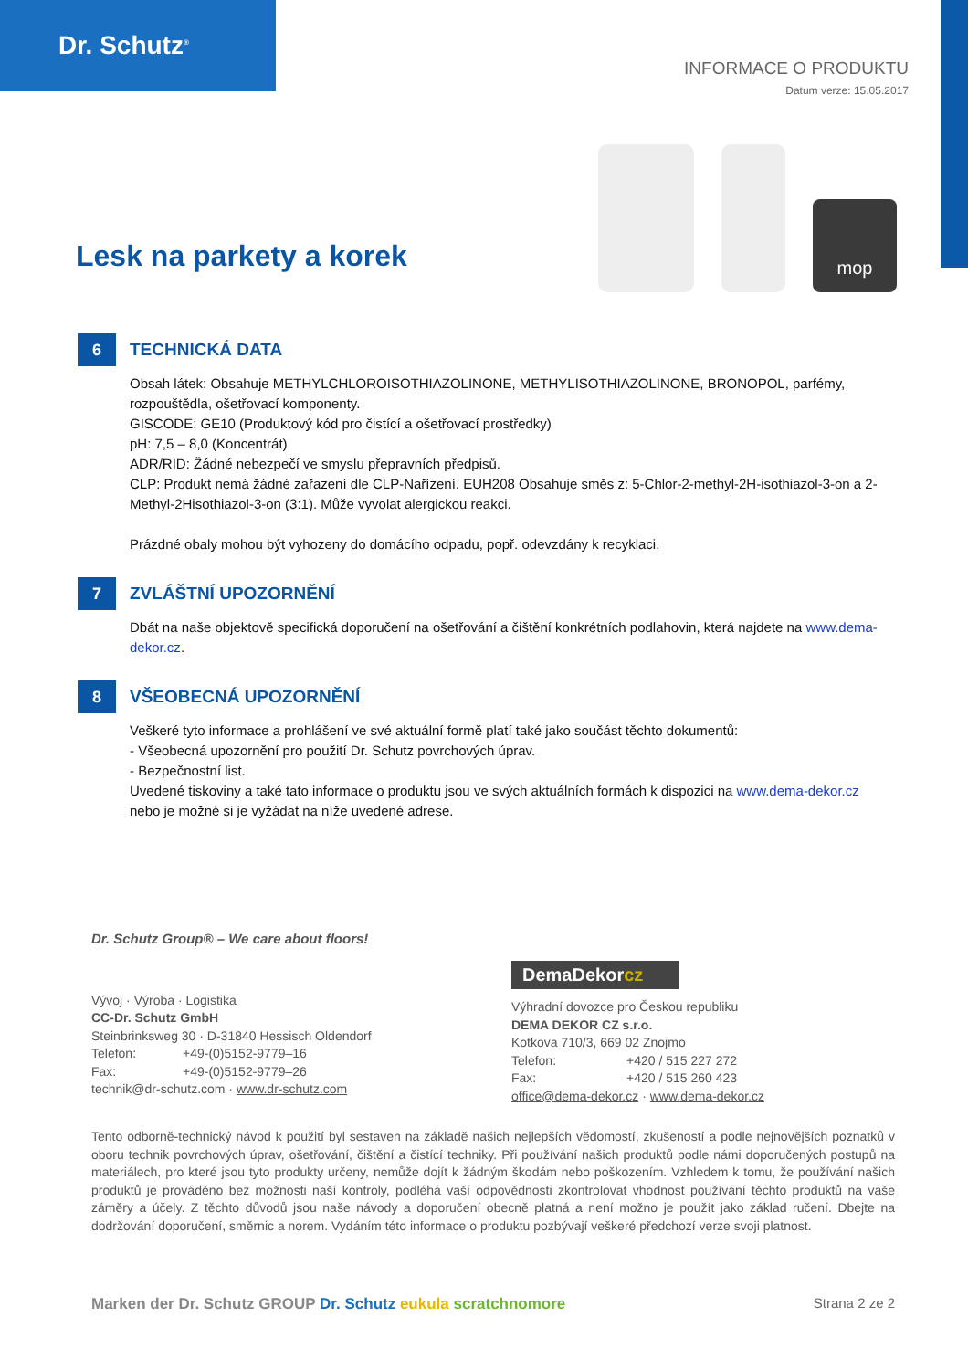Dr. Schutz<sup>®</sup>
INFORMACE O PRODUKTU
Datum verze: 15.05.2017
Lesk na parkety a korek
mop
6
TECHNICKÁ DATA
Obsah látek: Obsahuje METHYLCHLOROISOTHIAZOLINONE, METHYLISOTHIAZOLINONE, BRONOPOL, parfémy, rozpouštědla, ošetřovací komponenty.
GISCODE: GE10 (Produktový kód pro čistící a ošetřovací prostředky)
pH: 7,5 – 8,0 (Koncentrát)
ADR/RID: Žádné nebezpečí ve smyslu přepravních předpisů.
CLP: Produkt nemá žádné zařazení dle CLP-Nařízení. EUH208 Obsahuje směs z: 5-Chlor-2-methyl-2H-isothiazol-3-on a 2-Methyl-2Hisothiazol-3-on (3:1). Může vyvolat alergickou reakci.
Prázdné obaly mohou být vyhozeny do domácího odpadu, popř. odevzdány k recyklaci.
7
ZVLÁŠTNÍ UPOZORNĚNÍ
Dbát na naše objektově specifická doporučení na ošetřování a čištění konkrétních podlahovin, která najdete na www.dema-dekor.cz.
8
VŠEOBECNÁ UPOZORNĚNÍ
Veškeré tyto informace a prohlášení ve své aktuální formě platí také jako součást těchto dokumentů:
- Všeobecná upozornění pro použití Dr. Schutz povrchových úprav.
- Bezpečnostní list.
Uvedené tiskoviny a také tato informace o produktu jsou ve svých aktuálních formách k dispozici na www.dema-dekor.cz nebo je možné si je vyžádat na níže uvedené adrese.
Dr. Schutz Group® – We care about floors!
Vývoj · Výroba · Logistika
CC-Dr. Schutz GmbH
Steinbrinksweg 30 · D-31840 Hessisch Oldendorf
Telefon: +49-(0)5152-9779–16
Fax: +49-(0)5152-9779–26
technik@dr-schutz.com · www.dr-schutz.com
DemaDekorcz
Výhradní dovozce pro Českou republiku
DEMA DEKOR CZ s.r.o.
Kotkova 710/3, 669 02 Znojmo
Telefon: +420 / 515 227 272
Fax: +420 / 515 260 423
office@dema-dekor.cz · www.dema-dekor.cz
Tento odborně-technický návod k použití byl sestaven na základě našich nejlepších vědomostí, zkušeností a podle nejnovějších poznatků v oboru technik povrchových úprav, ošetřování, čištění a čistící techniky. Při používání našich produktů podle námi doporučených postupů na materiálech, pro které jsou tyto produkty určeny, nemůže dojít k žádným škodám nebo poškozením. Vzhledem k tomu, že používání našich produktů je prováděno bez možnosti naší kontroly, podléhá vaší odpovědnosti zkontrolovat vhodnost používání těchto produktů na vaše záměry a účely. Z těchto důvodů jsou naše návody a doporučení obecně platná a není možno je použít jako základ ručení. Dbejte na dodržování doporučení, směrnic a norem. Vydáním této informace o produktu pozbývají veškeré předchozí verze svoji platnost.
Marken der Dr. Schutz GROUP Dr. Schutz eukula scratchnomore
Strana 2 ze 2